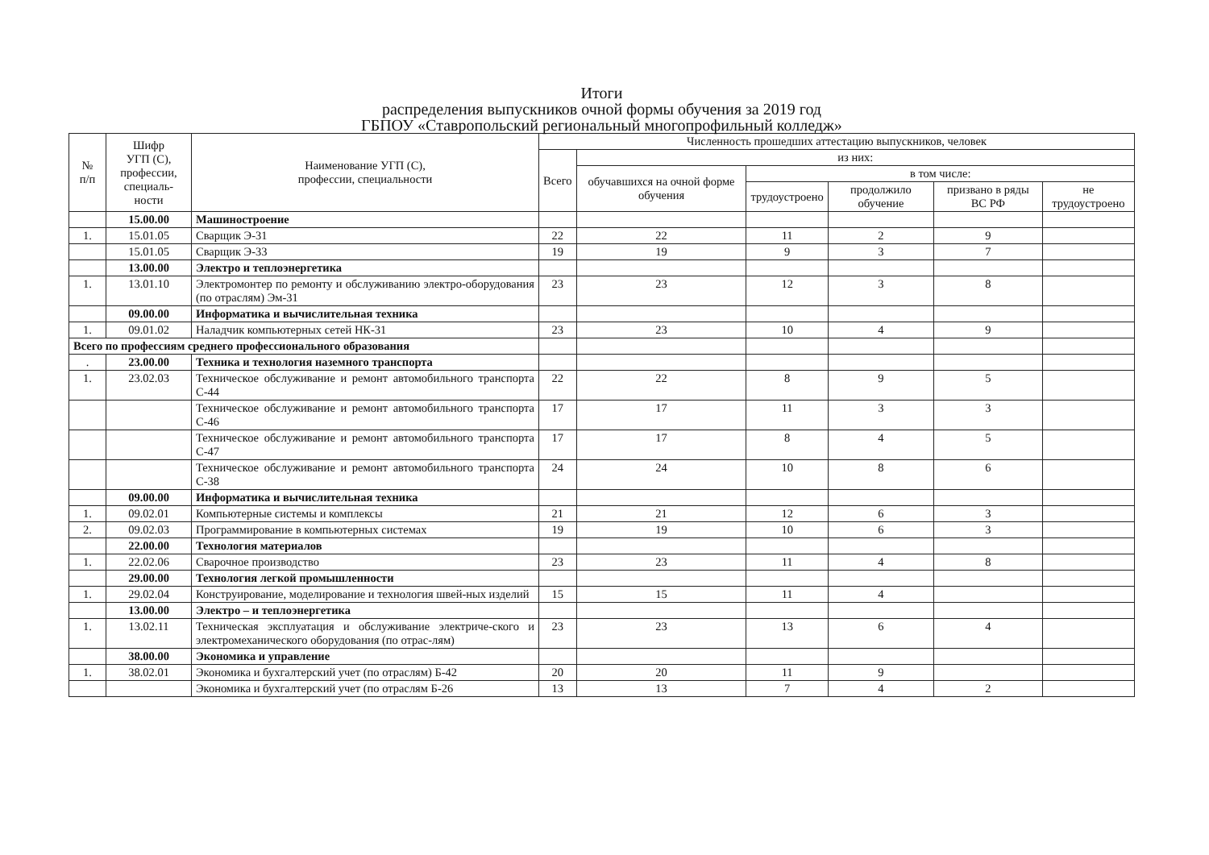Итоги
распределения выпускников очной формы обучения за 2019 год
ГБПОУ «Ставропольский региональный многопрофильный колледж»
| № п/п | Шифр УГП (С), профессии, специаль- ности | Наименование УГП (С), профессии, специальности | Численность прошедших аттестацию выпускников, человек | | | | | |
| --- | --- | --- | --- | --- | --- | --- | --- | --- |
| | | | Всего | из них: | | | | |
| | | | | обучавшихся на очной форме обучения | в том числе: | | | |
| | | | | | трудоустроено | продолжило обучение | призвано в ряды ВС РФ | не трудоустроено |
| | 15.00.00 | Машиностроение | | | | | | |
| 1. | 15.01.05 | Сварщик Э-31 | 22 | 22 | 11 | 2 | 9 | |
| | 15.01.05 | Сварщик Э-33 | 19 | 19 | 9 | 3 | 7 | |
| | 13.00.00 | Электро и теплоэнергетика | | | | | | |
| 1. | 13.01.10 | Электромонтер по ремонту и обслуживанию электро-оборудования (по отраслям) Эм-31 | 23 | 23 | 12 | 3 | 8 | |
| | 09.00.00 | Информатика и вычислительная техника | | | | | | |
| 1. | 09.01.02 | Наладчик компьютерных сетей НК-31 | 23 | 23 | 10 | 4 | 9 | |
| Всего по профессиям среднего профессионального образования | | | | | | | | |
| . | 23.00.00 | Техника и технология наземного транспорта | | | | | | |
| 1. | 23.02.03 | Техническое обслуживание и ремонт автомобильного транспорта С-44 | 22 | 22 | 8 | 9 | 5 | |
| | | Техническое обслуживание и ремонт автомобильного транспорта С-46 | 17 | 17 | 11 | 3 | 3 | |
| | | Техническое обслуживание и ремонт автомобильного транспорта С-47 | 17 | 17 | 8 | 4 | 5 | |
| | | Техническое обслуживание и ремонт автомобильного транспорта С-38 | 24 | 24 | 10 | 8 | 6 | |
| | 09.00.00 | Информатика и вычислительная техника | | | | | | |
| 1. | 09.02.01 | Компьютерные системы и комплексы | 21 | 21 | 12 | 6 | 3 | |
| 2. | 09.02.03 | Программирование в компьютерных системах | 19 | 19 | 10 | 6 | 3 | |
| | 22.00.00 | Технология материалов | | | | | | |
| 1. | 22.02.06 | Сварочное производство | 23 | 23 | 11 | 4 | 8 | |
| | 29.00.00 | Технология легкой промышленности | | | | | | |
| 1. | 29.02.04 | Конструирование, моделирование и технология швей-ных изделий | 15 | 15 | 11 | 4 | | |
| | 13.00.00 | Электро – и теплоэнергетика | | | | | | |
| 1. | 13.02.11 | Техническая эксплуатация и обслуживание электриче-ского и электромеханического оборудования (по отрас-лям) | 23 | 23 | 13 | 6 | 4 | |
| | 38.00.00 | Экономика и управление | | | | | | |
| 1. | 38.02.01 | Экономика и бухгалтерский учет (по отраслям) Б-42 | 20 | 20 | 11 | 9 | | |
| | | Экономика и бухгалтерский учет (по отраслям Б-26 | 13 | 13 | 7 | 4 | 2 | |